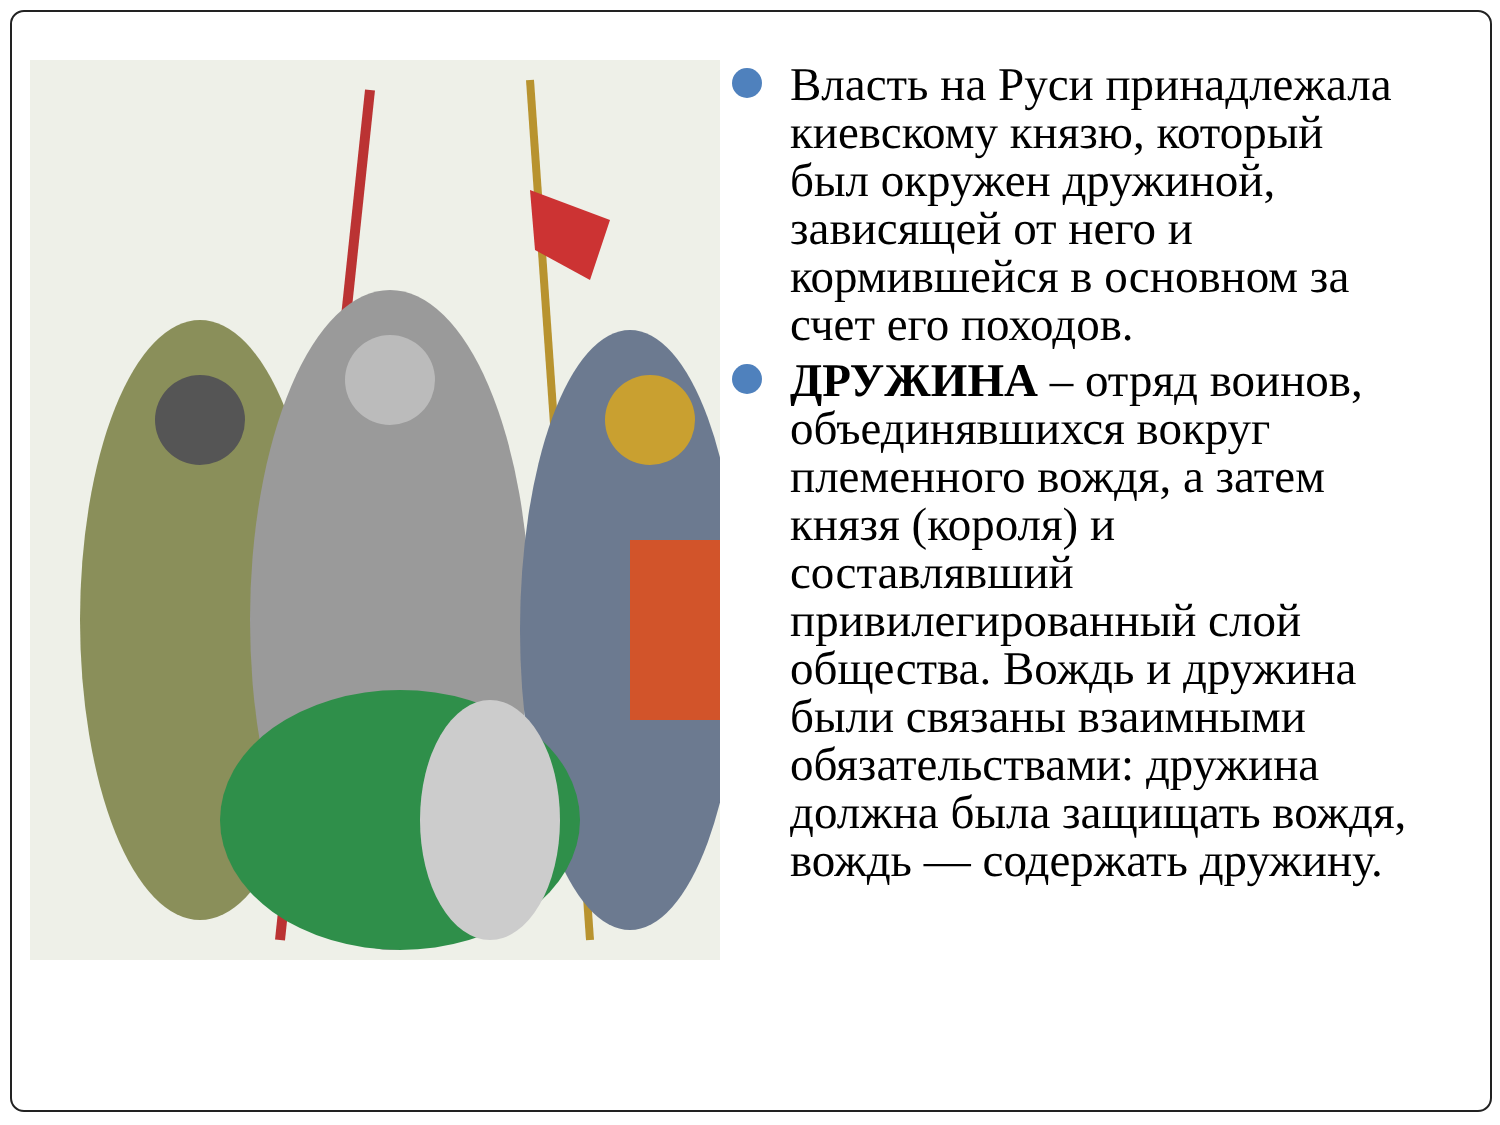Власть на Руси принадлежала киевскому князю, который был окружен дружиной, зависящей от него и кормившейся в основном за счет его походов.
ДРУЖИНА – отряд воинов, объединявшихся вокруг племенного вождя, а затем князя (короля) и составлявший привилегированный слой общества. Вождь и дружина были связаны взаимными обязательствами: дружина должна была защищать вождя, вождь — содержать дружину.